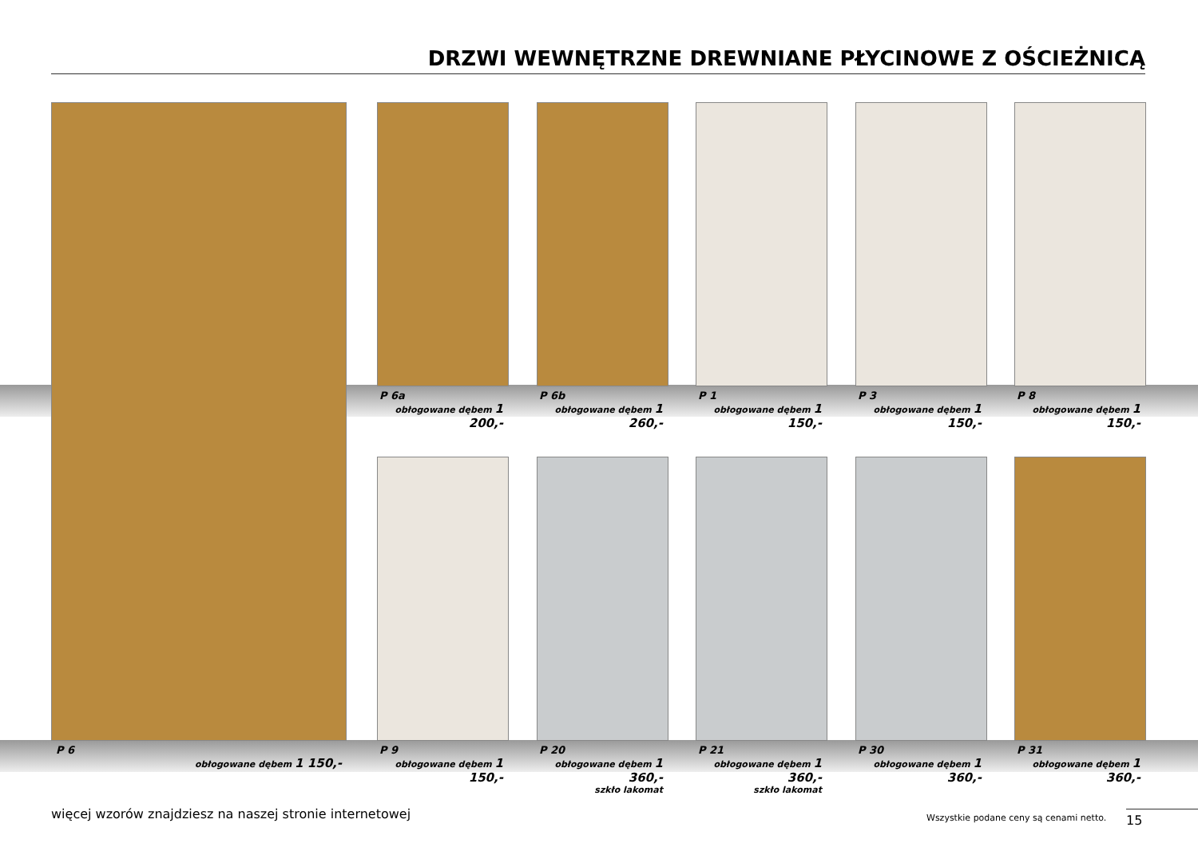DRZWI WEWNĘTRZNE DREWNIANE PŁYCINOWE Z OŚCIEŻNICĄ
P 6a
obłogowane dębem 1 200,-
P 6b
obłogowane dębem 1 260,-
P 1
obłogowane dębem 1 150,-
P 3
obłogowane dębem 1 150,-
P 8
obłogowane dębem 1 150,-
P 6
obłogowane dębem 1 150,-
P 9
obłogowane dębem 1 150,-
P 20
obłogowane dębem 1 360,-
szkło lakomat
P 21
obłogowane dębem 1 360,-
szkło lakomat
P 30
obłogowane dębem 1 360,-
P 31
obłogowane dębem 1 360,-
więcej wzorów znajdziesz na naszej stronie internetowej
Wszystkie podane ceny są cenami netto.
15